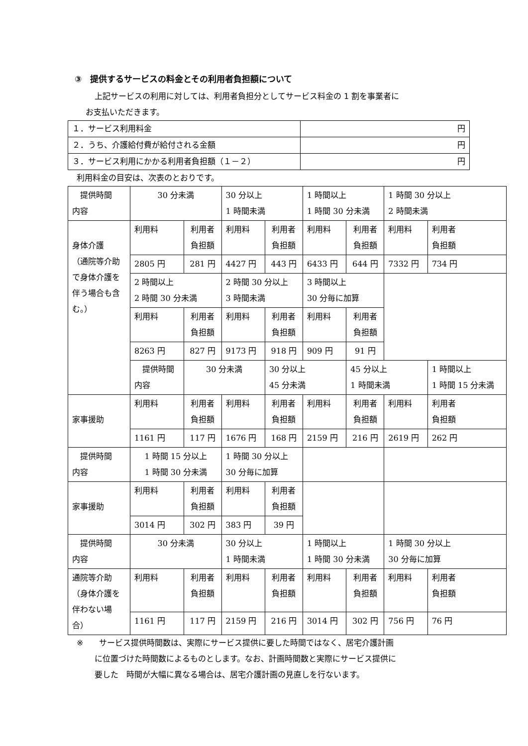③　提供するサービスの料金とその利用者負担額について
上記サービスの利用に対しては、利用者負担分としてサービス料金の 1 割を事業者に
お支払いただきます。
| １．サービス利用料金 | 円 |
| ２．うち、介護給付費が給付される金額 | 円 |
| ３．サービス利用にかかる利用者負担額（１－２） | 円 |
利用料金の目安は、次表のとおりです。
| 提供時間 内容 | 30 分未満 | | 30 分以上 1 時間未満 | | 1 時間以上 1 時間 30 分未満 | | 1 時間 30 分以上 2 時間未満 | |
| 身体介護 （通院等介助で身体介護を伴う場合も含む。） | 利用料 | 利用者 負担額 | 利用料 | 利用者 負担額 | 利用料 | 利用者 負担額 | 利用料 | 利用者 負担額 |
| | 2805 円 | 281 円 | 4427 円 | 443 円 | 6433 円 | 644 円 | 7332 円 | 734 円 |
| | 2 時間以上 2 時間 30 分未満 | | 2 時間 30 分以上 3 時間未満 | | 3 時間以上 30 分毎に加算 | | | |
| | 利用料 | 利用者 負担額 | 利用料 | 利用者 負担額 | 利用料 | 利用者 負担額 | | |
| | 8263 円 | 827 円 | 9173 円 | 918 円 | 909 円 | 91 円 | | |
| | 提供時間 内容 | 30 分未満 | | 30 分以上 45 分未満 | | 45 分以上 1 時間未満 | | 1 時間以上 1 時間 15 分未満 |
| 家事援助 | 利用料 | 利用者 負担額 | 利用料 | 利用者 負担額 | 利用料 | 利用者 負担額 | 利用料 | 利用者 負担額 |
| | 1161 円 | 117 円 | 1676 円 | 168 円 | 2159 円 | 216 円 | 2619 円 | 262 円 |
| 提供時間 内容 | 1 時間 15 分以上 1 時間 30 分未満 | | 1 時間 30 分以上 30 分毎に加算 | | | | | |
| 家事援助 | 利用料 | 利用者 負担額 | 利用料 | 利用者 負担額 | | | | |
| | 3014 円 | 302 円 | 383 円 | 39 円 | | | | |
| 提供時間 内容 | 30 分未満 | | 30 分以上 1 時間未満 | | 1 時間以上 1 時間 30 分未満 | | 1 時間 30 分以上 30 分毎に加算 | |
| 通院等介助（身体介護を伴わない場合） | 利用料 | 利用者 負担額 | 利用料 | 利用者 負担額 | 利用料 | 利用者 負担額 | 利用料 | 利用者 負担額 |
| | 1161 円 | 117 円 | 2159 円 | 216 円 | 3014 円 | 302 円 | 756 円 | 76 円 |
※　　サービス提供時間数は、実際にサービス提供に要した時間ではなく、居宅介護計画
に位置づけた時間数によるものとします。なお、計画時間数と実際にサービス提供に
要した　時間が大幅に異なる場合は、居宅介護計画の見直しを行ないます。